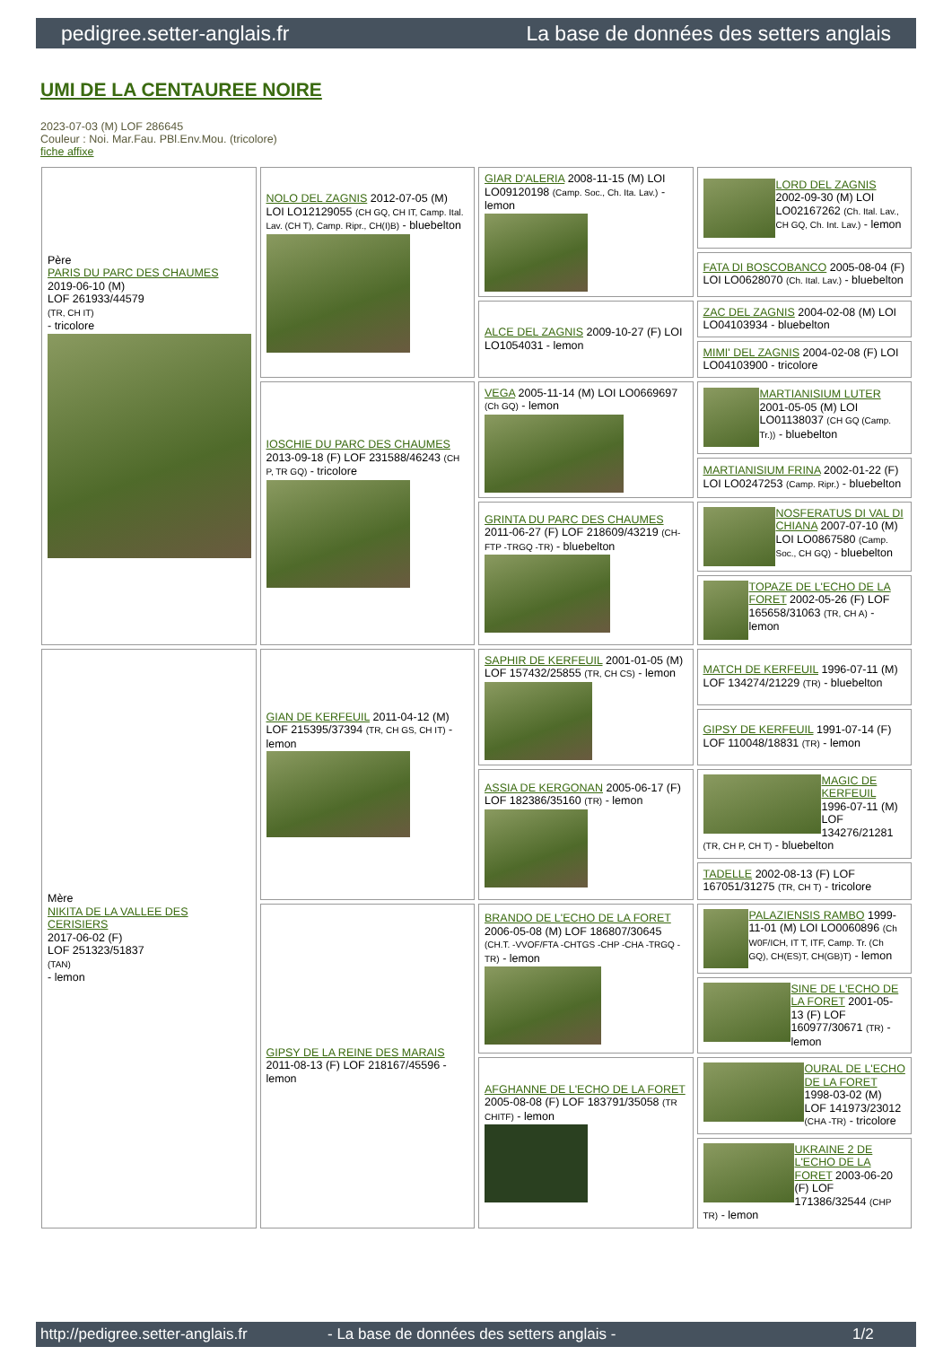pedigree.setter-anglais.fr La base de données des setters anglais
UMI DE LA CENTAUREE NOIRE
2023-07-03 (M) LOF 286645
Couleur : Noi. Mar.Fau. PBl.Env.Mou. (tricolore)
fiche affixe
| Père PARIS DU PARC DES CHAUMES 2019-06-10 (M) LOF 261933/44579 (TR, CH IT) - tricolore | NOLO DEL ZAGNIS 2012-07-05 (M) LOI LO12129055 (CH GQ, CH IT, Camp. Ital. Lav. (CH T), Camp. Ripr., CH(I)B) - bluebelton | GIAR D'ALERIA 2008-11-15 (M) LOI LO09120198 (Camp. Soc., Ch. Ita. Lav.) - lemon | LORD DEL ZAGNIS 2002-09-30 (M) LOI LO02167262 (Ch. Ital. Lav., CH GQ, Ch. Int. Lav.) - lemon |
| | | | FATA DI BOSCOBANCO 2005-08-04 (F) LOI LO0628070 (Ch. Ital. Lav.) - bluebelton |
| | | ALCE DEL ZAGNIS 2009-10-27 (F) LOI LO1054031 - lemon | ZAC DEL ZAGNIS 2004-02-08 (M) LOI LO04103934 - bluebelton |
| | | | MIMI' DEL ZAGNIS 2004-02-08 (F) LOI LO04103900 - tricolore |
| | IOSCHIE DU PARC DES CHAUMES 2013-09-18 (F) LOF 231588/46243 (CH P, TR GQ) - tricolore | VEGA 2005-11-14 (M) LOI LO0669697 (Ch GQ) - lemon | MARTIANISIUM LUTER 2001-05-05 (M) LOI LO01138037 (CH GQ (Camp. Tr.)) - bluebelton |
| | | | MARTIANISIUM FRINA 2002-01-22 (F) LOI LO0247253 (Camp. Ripr.) - bluebelton |
| | | GRINTA DU PARC DES CHAUMES 2011-06-27 (F) LOF 218609/43219 (CH-FTP -TRGQ -TR) - bluebelton | NOSFERATUS DI VAL DI CHIANA 2007-07-10 (M) LOI LO0867580 (Camp. Soc., CH GQ) - bluebelton |
| | | | TOPAZE DE L'ECHO DE LA FORET 2002-05-26 (F) LOF 165658/31063 (TR, CH A) - lemon |
| Mère NIKITA DE LA VALLEE DES CERISIERS 2017-06-02 (F) LOF 251323/51837 (TAN) - lemon | GIAN DE KERFEUIL 2011-04-12 (M) LOF 215395/37394 (TR, CH GS, CH IT) - lemon | SAPHIR DE KERFEUIL 2001-01-05 (M) LOF 157432/25855 (TR, CH CS) - lemon | MATCH DE KERFEUIL 1996-07-11 (M) LOF 134274/21229 (TR) - bluebelton |
| | | | GIPSY DE KERFEUIL 1991-07-14 (F) LOF 110048/18831 (TR) - lemon |
| | | ASSIA DE KERGONAN 2005-06-17 (F) LOF 182386/35160 (TR) - lemon | MAGIC DE KERFEUIL 1996-07-11 (M) LOF 134276/21281 (TR, CH P, CH T) - bluebelton |
| | | | TADELLE 2002-08-13 (F) LOF 167051/31275 (TR, CH T) - tricolore |
| | GIPSY DE LA REINE DES MARAIS 2011-08-13 (F) LOF 218167/45596 - lemon | BRANDO DE L'ECHO DE LA FORET 2006-05-08 (M) LOF 186807/30645 (CH.T. -VVOF/FTA -CHTGS -CHP -CHA -TRGQ -TR) - lemon | PALAZIENSIS RAMBO 1999-11-01 (M) LOI LO0060896 (Ch W0F/ICH, IT T, ITF, Camp. Tr. (Ch GQ), CH(ES)T, CH(GB)T) - lemon |
| | | | SINE DE L'ECHO DE LA FORET 2001-05-13 (F) LOF 160977/30671 (TR) - lemon |
| | | AFGHANNE DE L'ECHO DE LA FORET 2005-08-08 (F) LOF 183791/35058 (TR CHITF) - lemon | OURAL DE L'ECHO DE LA FORET 1998-03-02 (M) LOF 141973/23012 (CHA -TR) - tricolore |
| | | | UKRAINE 2 DE L'ECHO DE LA FORET 2003-06-20 (F) LOF 171386/32544 (CHP TR) - lemon |
http://pedigree.setter-anglais.fr - La base de données des setters anglais - 1/2